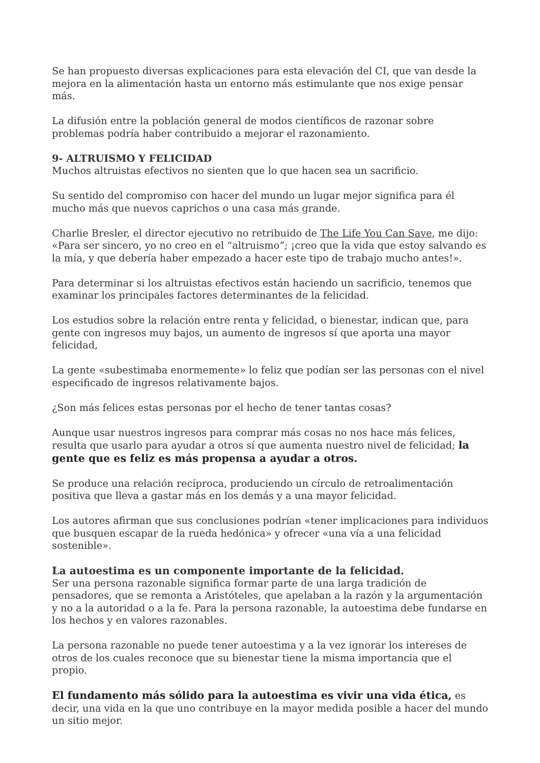Se han propuesto diversas explicaciones para esta elevación del CI, que van desde la mejora en la alimentación hasta un entorno más estimulante que nos exige pensar más.
La difusión entre la población general de modos científicos de razonar sobre problemas podría haber contribuido a mejorar el razonamiento.
9- ALTRUISMO Y FELICIDAD
Muchos altruistas efectivos no sienten que lo que hacen sea un sacrificio.
Su sentido del compromiso con hacer del mundo un lugar mejor significa para él mucho más que nuevos caprichos o una casa más grande.
Charlie Bresler, el director ejecutivo no retribuido de The Life You Can Save, me dijo: «Para ser sincero, yo no creo en el “altruismo”; ¡creo que la vida que estoy salvando es la mía, y que debería haber empezado a hacer este tipo de trabajo mucho antes!».
Para determinar si los altruistas efectivos están haciendo un sacrificio, tenemos que examinar los principales factores determinantes de la felicidad.
Los estudios sobre la relación entre renta y felicidad, o bienestar, indican que, para gente con ingresos muy bajos, un aumento de ingresos sí que aporta una mayor felicidad,
La gente «subestimaba enormemente» lo feliz que podían ser las personas con el nivel especificado de ingresos relativamente bajos.
¿Son más felices estas personas por el hecho de tener tantas cosas?
Aunque usar nuestros ingresos para comprar más cosas no nos hace más felices, resulta que usarlo para ayudar a otros sí que aumenta nuestro nivel de felicidad; la gente que es feliz es más propensa a ayudar a otros.
Se produce una relación recíproca, produciendo un círculo de retroalimentación positiva que lleva a gastar más en los demás y a una mayor felicidad.
Los autores afirman que sus conclusiones podrían «tener implicaciones para individuos que busquen escapar de la rueda hedónica» y ofrecer «una vía a una felicidad sostenible».
La autoestima es un componente importante de la felicidad.
Ser una persona razonable significa formar parte de una larga tradición de pensadores, que se remonta a Aristóteles, que apelaban a la razón y la argumentación y no a la autoridad o a la fe. Para la persona razonable, la autoestima debe fundarse en los hechos y en valores razonables.
La persona razonable no puede tener autoestima y a la vez ignorar los intereses de otros de los cuales reconoce que su bienestar tiene la misma importancia que el propio.
El fundamento más sólido para la autoestima es vivir una vida ética, es decir, una vida en la que uno contribuye en la mayor medida posible a hacer del mundo un sitio mejor.